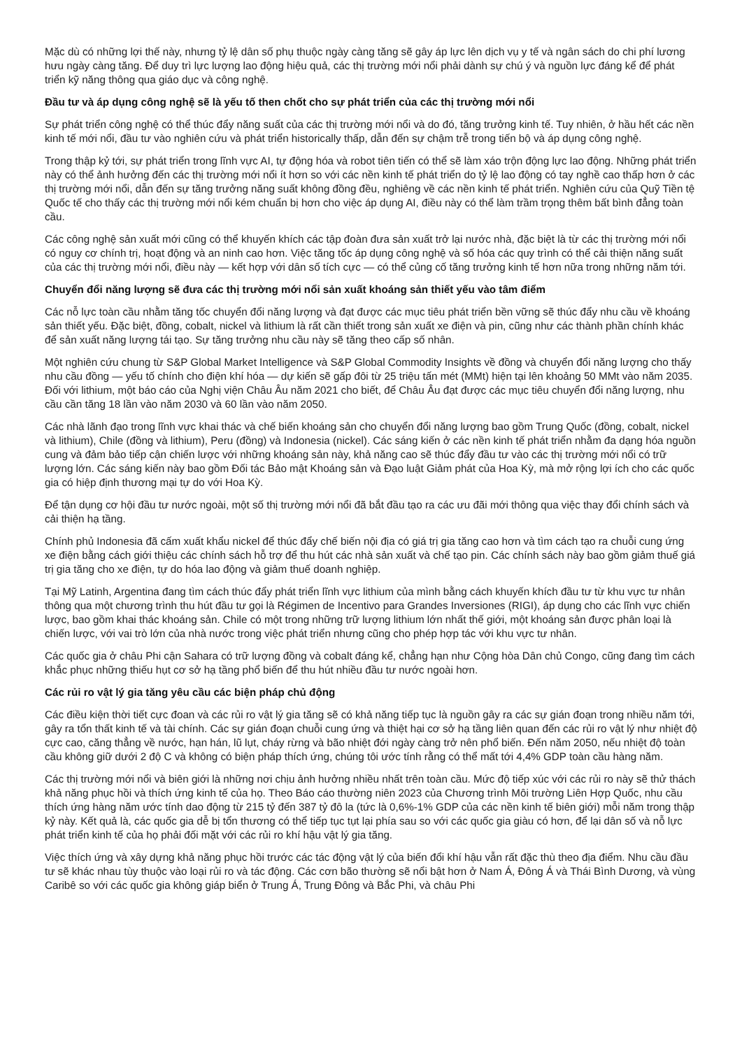Mặc dù có những lợi thế này, nhưng tỷ lệ dân số phụ thuộc ngày càng tăng sẽ gây áp lực lên dịch vụ y tế và ngân sách do chi phí lương hưu ngày càng tăng. Để duy trì lực lượng lao động hiệu quả, các thị trường mới nổi phải dành sự chú ý và nguồn lực đáng kể để phát triển kỹ năng thông qua giáo dục và công nghệ.
Đầu tư và áp dụng công nghệ sẽ là yếu tố then chốt cho sự phát triển của các thị trường mới nổi
Sự phát triển công nghệ có thể thúc đẩy năng suất của các thị trường mới nổi và do đó, tăng trưởng kinh tế. Tuy nhiên, ở hầu hết các nền kinh tế mới nổi, đầu tư vào nghiên cứu và phát triển historically thấp, dẫn đến sự chậm trễ trong tiến bộ và áp dụng công nghệ.
Trong thập kỷ tới, sự phát triển trong lĩnh vực AI, tự động hóa và robot tiên tiến có thể sẽ làm xáo trộn động lực lao động. Những phát triển này có thể ảnh hưởng đến các thị trường mới nổi ít hơn so với các nền kinh tế phát triển do tỷ lệ lao động có tay nghề cao thấp hơn ở các thị trường mới nổi, dẫn đến sự tăng trưởng năng suất không đồng đều, nghiêng về các nền kinh tế phát triển. Nghiên cứu của Quỹ Tiền tệ Quốc tế cho thấy các thị trường mới nổi kém chuẩn bị hơn cho việc áp dụng AI, điều này có thể làm trầm trọng thêm bất bình đẳng toàn cầu.
Các công nghệ sản xuất mới cũng có thể khuyến khích các tập đoàn đưa sản xuất trở lại nước nhà, đặc biệt là từ các thị trường mới nổi có nguy cơ chính trị, hoạt động và an ninh cao hơn. Việc tăng tốc áp dụng công nghệ và số hóa các quy trình có thể cải thiện năng suất của các thị trường mới nổi, điều này — kết hợp với dân số tích cực — có thể củng cố tăng trưởng kinh tế hơn nữa trong những năm tới.
Chuyển đổi năng lượng sẽ đưa các thị trường mới nổi sản xuất khoáng sản thiết yếu vào tâm điểm
Các nỗ lực toàn cầu nhằm tăng tốc chuyển đổi năng lượng và đạt được các mục tiêu phát triển bền vững sẽ thúc đẩy nhu cầu về khoáng sản thiết yếu. Đặc biệt, đồng, cobalt, nickel và lithium là rất cần thiết trong sản xuất xe điện và pin, cũng như các thành phần chính khác để sản xuất năng lượng tái tạo. Sự tăng trưởng nhu cầu này sẽ tăng theo cấp số nhân.
Một nghiên cứu chung từ S&P Global Market Intelligence và S&P Global Commodity Insights về đồng và chuyển đổi năng lượng cho thấy nhu cầu đồng — yếu tố chính cho điện khí hóa — dự kiến sẽ gấp đôi từ 25 triệu tấn mét (MMt) hiện tại lên khoảng 50 MMt vào năm 2035. Đối với lithium, một báo cáo của Nghị viện Châu Âu năm 2021 cho biết, để Châu Âu đạt được các mục tiêu chuyển đổi năng lượng, nhu cầu cần tăng 18 lần vào năm 2030 và 60 lần vào năm 2050.
Các nhà lãnh đạo trong lĩnh vực khai thác và chế biến khoáng sản cho chuyển đổi năng lượng bao gồm Trung Quốc (đồng, cobalt, nickel và lithium), Chile (đồng và lithium), Peru (đồng) và Indonesia (nickel). Các sáng kiến ở các nền kinh tế phát triển nhằm đa dạng hóa nguồn cung và đảm bảo tiếp cận chiến lược với những khoáng sản này, khả năng cao sẽ thúc đẩy đầu tư vào các thị trường mới nổi có trữ lượng lớn. Các sáng kiến này bao gồm Đối tác Bảo mật Khoáng sản và Đạo luật Giảm phát của Hoa Kỳ, mà mở rộng lợi ích cho các quốc gia có hiệp định thương mại tự do với Hoa Kỳ.
Để tận dụng cơ hội đầu tư nước ngoài, một số thị trường mới nổi đã bắt đầu tạo ra các ưu đãi mới thông qua việc thay đổi chính sách và cải thiện hạ tầng.
Chính phủ Indonesia đã cấm xuất khẩu nickel để thúc đẩy chế biến nội địa có giá trị gia tăng cao hơn và tìm cách tạo ra chuỗi cung ứng xe điện bằng cách giới thiệu các chính sách hỗ trợ để thu hút các nhà sản xuất và chế tạo pin. Các chính sách này bao gồm giảm thuế giá trị gia tăng cho xe điện, tự do hóa lao động và giảm thuế doanh nghiệp.
Tại Mỹ Latinh, Argentina đang tìm cách thúc đẩy phát triển lĩnh vực lithium của mình bằng cách khuyến khích đầu tư từ khu vực tư nhân thông qua một chương trình thu hút đầu tư gọi là Régimen de Incentivo para Grandes Inversiones (RIGI), áp dụng cho các lĩnh vực chiến lược, bao gồm khai thác khoáng sản. Chile có một trong những trữ lượng lithium lớn nhất thế giới, một khoáng sản được phân loại là chiến lược, với vai trò lớn của nhà nước trong việc phát triển nhưng cũng cho phép hợp tác với khu vực tư nhân.
Các quốc gia ở châu Phi cận Sahara có trữ lượng đồng và cobalt đáng kể, chẳng hạn như Cộng hòa Dân chủ Congo, cũng đang tìm cách khắc phục những thiếu hụt cơ sở hạ tầng phổ biến để thu hút nhiều đầu tư nước ngoài hơn.
Các rủi ro vật lý gia tăng yêu cầu các biện pháp chủ động
Các điều kiện thời tiết cực đoan và các rủi ro vật lý gia tăng sẽ có khả năng tiếp tục là nguồn gây ra các sự gián đoạn trong nhiều năm tới, gây ra tổn thất kinh tế và tài chính. Các sự gián đoạn chuỗi cung ứng và thiệt hại cơ sở hạ tầng liên quan đến các rủi ro vật lý như nhiệt độ cực cao, căng thẳng về nước, hạn hán, lũ lụt, cháy rừng và bão nhiệt đới ngày càng trở nên phổ biến. Đến năm 2050, nếu nhiệt độ toàn cầu không giữ dưới 2 độ C và không có biện pháp thích ứng, chúng tôi ước tính rằng có thể mất tới 4,4% GDP toàn cầu hàng năm.
Các thị trường mới nổi và biên giới là những nơi chịu ảnh hưởng nhiều nhất trên toàn cầu. Mức độ tiếp xúc với các rủi ro này sẽ thử thách khả năng phục hồi và thích ứng kinh tế của họ. Theo Báo cáo thường niên 2023 của Chương trình Môi trường Liên Hợp Quốc, nhu cầu thích ứng hàng năm ước tính dao động từ 215 tỷ đến 387 tỷ đô la (tức là 0,6%-1% GDP của các nền kinh tế biên giới) mỗi năm trong thập kỷ này. Kết quả là, các quốc gia dễ bị tổn thương có thể tiếp tục tụt lại phía sau so với các quốc gia giàu có hơn, để lại dân số và nỗ lực phát triển kinh tế của họ phải đối mặt với các rủi ro khí hậu vật lý gia tăng.
Việc thích ứng và xây dựng khả năng phục hồi trước các tác động vật lý của biến đổi khí hậu vẫn rất đặc thù theo địa điểm. Nhu cầu đầu tư sẽ khác nhau tùy thuộc vào loại rủi ro và tác động. Các cơn bão thường sẽ nổi bật hơn ở Nam Á, Đông Á và Thái Bình Dương, và vùng Caribê so với các quốc gia không giáp biển ở Trung Á, Trung Đông và Bắc Phi, và châu Phi